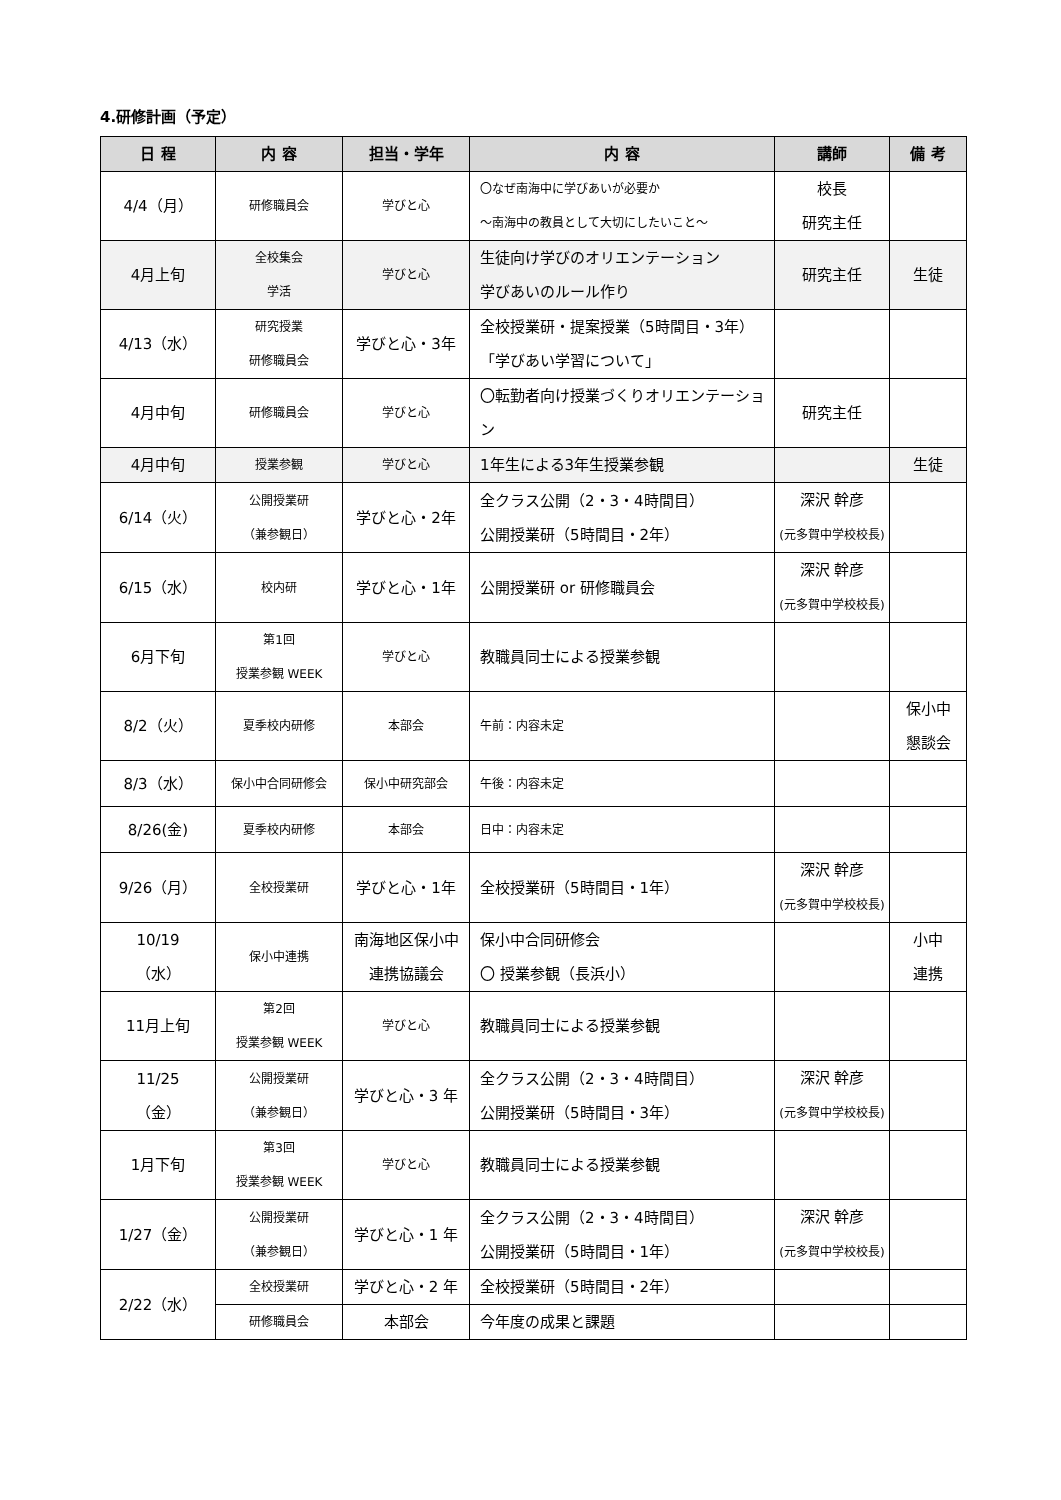4.研修計画（予定）
| 日 程 | 内 容 | 担当・学年 | 内 容 | 講師 | 備 考 |
| --- | --- | --- | --- | --- | --- |
| 4/4（月） | 研修職員会 | 学びと心 | 〇なぜ南海中に学びあいが必要か ～南海中の教員として大切にしたいこと～ | 校長 研究主任 | |
| 4月上旬 | 全校集会 学活 | 学びと心 | 生徒向け学びのオリエンテーション 学びあいのルール作り | 研究主任 | 生徒 |
| 4/13（水） | 研究授業 研修職員会 | 学びと心・3年 | 全校授業研・提案授業（5時間目・3年）「学びあい学習について」 | | |
| 4月中旬 | 研修職員会 | 学びと心 | 〇転勤者向け授業づくりオリエンテーション | 研究主任 | |
| 4月中旬 | 授業参観 | 学びと心 | 1年生による3年生授業参観 | | 生徒 |
| 6/14（火） | 公開授業研 （兼参観日） | 学びと心・2年 | 全クラス公開（2・3・4時間目） 公開授業研（5時間目・2年） | 深沢 幹彦 (元多賀中学校校長) | |
| 6/15（水） | 校内研 | 学びと心・1年 | 公開授業研 or 研修職員会 | 深沢 幹彦 (元多賀中学校校長) | |
| 6月下旬 | 第1回 授業参観 WEEK | 学びと心 | 教職員同士による授業参観 | | |
| 8/2（火） | 夏季校内研修 | 本部会 | 午前：内容未定 | | 保小中 懇談会 |
| 8/3（水） | 保小中合同研修会 | 保小中研究部会 | 午後：内容未定 | | |
| 8/26(金) | 夏季校内研修 | 本部会 | 日中：内容未定 | | |
| 9/26（月） | 全校授業研 | 学びと心・1年 | 全校授業研（5時間目・1年） | 深沢 幹彦 (元多賀中学校校長) | |
| 10/19 （水） | 保小中連携 | 南海地区保小中 連携協議会 | 保小中合同研修会 〇 授業参観（長浜小） | | 小中 連携 |
| 11月上旬 | 第2回 授業参観 WEEK | 学びと心 | 教職員同士による授業参観 | | |
| 11/25 （金） | 公開授業研 （兼参観日） | 学びと心・3 年 | 全クラス公開（2・3・4時間目） 公開授業研（5時間目・3年） | 深沢 幹彦 (元多賀中学校校長) | |
| 1月下旬 | 第3回 授業参観 WEEK | 学びと心 | 教職員同士による授業参観 | | |
| 1/27（金） | 公開授業研 （兼参観日） | 学びと心・1 年 | 全クラス公開（2・3・4時間目） 公開授業研（5時間目・1年） | 深沢 幹彦 (元多賀中学校校長) | |
| 2/22（水） | 全校授業研 | 学びと心・2 年 | 全校授業研（5時間目・2年） | | |
| | 研修職員会 | 本部会 | 今年度の成果と課題 | | |